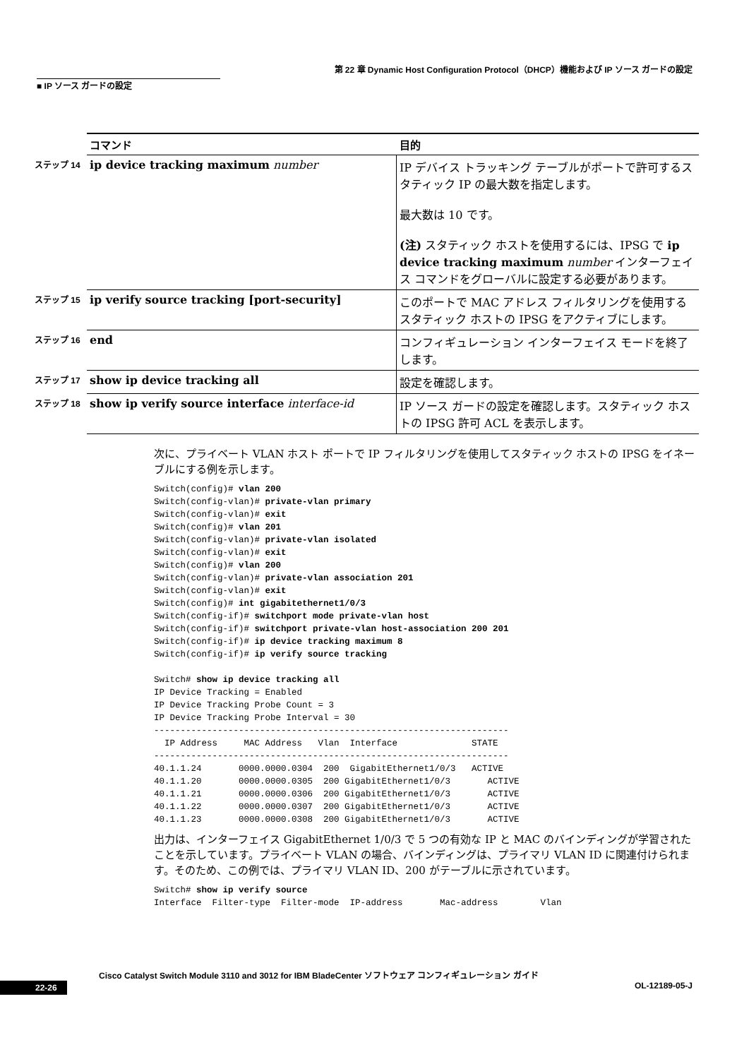第 22 章 Dynamic Host Configuration Protocol（DHCP）機能および IP ソース ガードの設定
■ IP ソース ガードの設定
| | コマンド | 目的 |
| --- | --- | --- |
| ステップ 14 | ip device tracking maximum number | IP デバイス トラッキング テーブルがポートで許可するスタティック IP の最大数を指定します。 最大数は 10 です。 (注) スタティック ホストを使用するには、IPSG で ip device tracking maximum number インターフェイス コマンドをグローバルに設定する必要があります。 |
| ステップ 15 | ip verify source tracking [port-security] | このポートで MAC アドレス フィルタリングを使用するスタティック ホストの IPSG をアクティブにします。 |
| ステップ 16 | end | コンフィギュレーション インターフェイス モードを終了します。 |
| ステップ 17 | show ip device tracking all | 設定を確認します。 |
| ステップ 18 | show ip verify source interface interface-id | IP ソース ガードの設定を確認します。スタティック ホストの IPSG 許可 ACL を表示します。 |
次に、プライベート VLAN ホスト ポートで IP フィルタリングを使用してスタティック ホストの IPSG をイネーブルにする例を示します。
Switch(config)# vlan 200
Switch(config-vlan)# private-vlan primary
Switch(config-vlan)# exit
Switch(config)# vlan 201
Switch(config-vlan)# private-vlan isolated
Switch(config-vlan)# exit
Switch(config)# vlan 200
Switch(config-vlan)# private-vlan association 201
Switch(config-vlan)# exit
Switch(config)# int gigabitethernet1/0/3
Switch(config-if)# switchport mode private-vlan host
Switch(config-if)# switchport private-vlan host-association 200 201
Switch(config-if)# ip device tracking maximum 8
Switch(config-if)# ip verify source tracking

Switch# show ip device tracking all
IP Device Tracking = Enabled
IP Device Tracking Probe Count = 3
IP Device Tracking Probe Interval = 30
-------------------------------------------------------------------
  IP Address     MAC Address   Vlan  Interface              STATE
-------------------------------------------------------------------
40.1.1.24       0000.0000.0304  200  GigabitEthernet1/0/3   ACTIVE
40.1.1.20       0000.0000.0305  200 GigabitEthernet1/0/3       ACTIVE
40.1.1.21       0000.0000.0306  200 GigabitEthernet1/0/3       ACTIVE
40.1.1.22       0000.0000.0307  200 GigabitEthernet1/0/3       ACTIVE
40.1.1.23       0000.0000.0308  200 GigabitEthernet1/0/3       ACTIVE
出力は、インターフェイス GigabitEthernet 1/0/3 で 5 つの有効な IP と MAC のバインディングが学習されたことを示しています。プライベート VLAN の場合、バインディングは、プライマリ VLAN ID に関連付けられます。そのため、この例では、プライマリ VLAN ID、200 がテーブルに示されています。
Switch# show ip verify source
Interface  Filter-type  Filter-mode  IP-address       Mac-address        Vlan
Cisco Catalyst Switch Module 3110 and 3012 for IBM BladeCenter ソフトウェア コンフィギュレーション ガイド
22-26 OL-12189-05-J